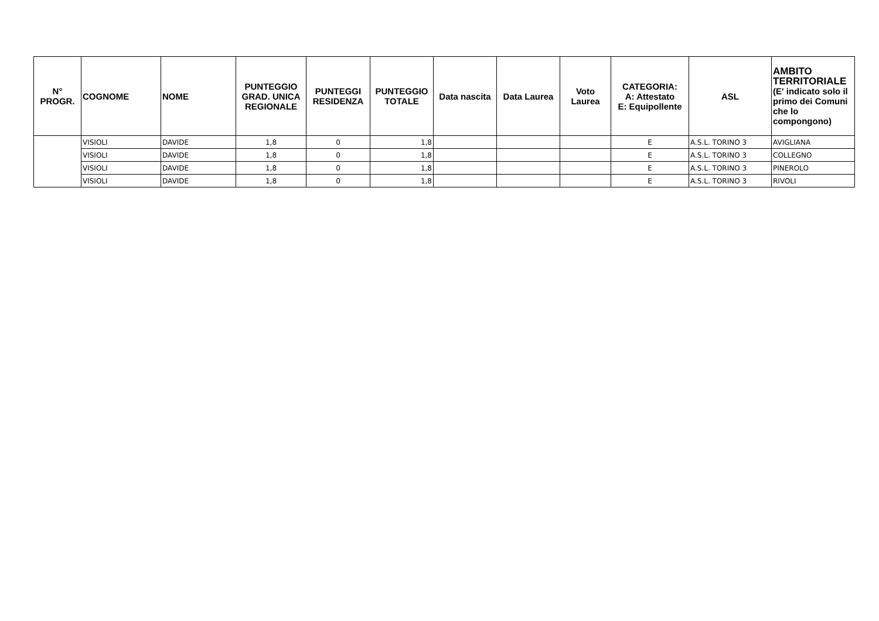| N° PROGR. | COGNOME | NOME | PUNTEGGIO GRAD. UNICA REGIONALE | PUNTEGGI RESIDENZA | PUNTEGGIO TOTALE | Data nascita | Data Laurea | Voto Laurea | CATEGORIA: A: Attestato E: Equipollente | ASL | AMBITO TERRITORIALE (E' indicato solo il primo dei Comuni che lo compongono) |
| --- | --- | --- | --- | --- | --- | --- | --- | --- | --- | --- | --- |
| | VISIOLI | DAVIDE | 1,8 | 0 | 1,8 | | | | E | A.S.L. TORINO 3 | AVIGLIANA |
| | VISIOLI | DAVIDE | 1,8 | 0 | 1,8 | | | | E | A.S.L. TORINO 3 | COLLEGNO |
| | VISIOLI | DAVIDE | 1,8 | 0 | 1,8 | | | | E | A.S.L. TORINO 3 | PINEROLO |
| | VISIOLI | DAVIDE | 1,8 | 0 | 1,8 | | | | E | A.S.L. TORINO 3 | RIVOLI |